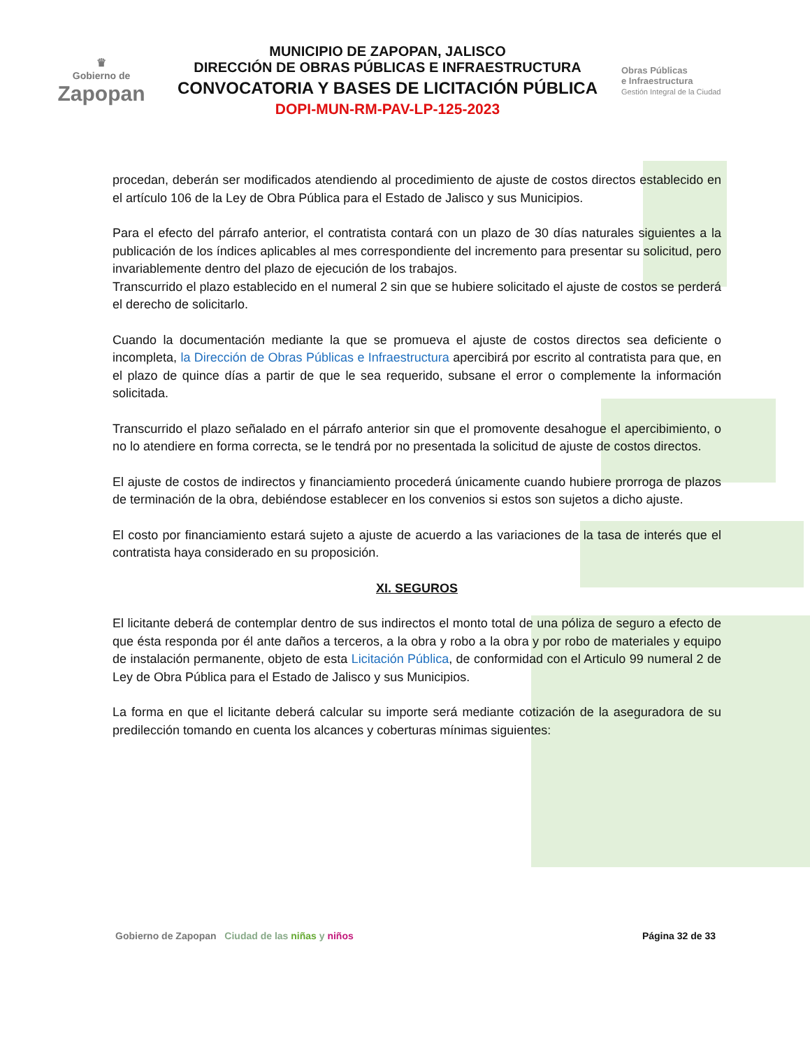♛
Gobierno de
Zapopan
MUNICIPIO DE ZAPOPAN, JALISCO
DIRECCIÓN DE OBRAS PÚBLICAS E INFRAESTRUCTURA
CONVOCATORIA Y BASES DE LICITACIÓN PÚBLICA
DOPI-MUN-RM-PAV-LP-125-2023
Obras Públicas
e Infraestructura
Gestión Integral de la Ciudad
procedan, deberán ser modificados atendiendo al procedimiento de ajuste de costos directos establecido en el artículo 106 de la Ley de Obra Pública para el Estado de Jalisco y sus Municipios.
Para el efecto del párrafo anterior, el contratista contará con un plazo de 30 días naturales siguientes a la publicación de los índices aplicables al mes correspondiente del incremento para presentar su solicitud, pero invariablemente dentro del plazo de ejecución de los trabajos.
Transcurrido el plazo establecido en el numeral 2 sin que se hubiere solicitado el ajuste de costos se perderá el derecho de solicitarlo.
Cuando la documentación mediante la que se promueva el ajuste de costos directos sea deficiente o incompleta, la Dirección de Obras Públicas e Infraestructura apercibirá por escrito al contratista para que, en el plazo de quince días a partir de que le sea requerido, subsane el error o complemente la información solicitada.
Transcurrido el plazo señalado en el párrafo anterior sin que el promovente desahogue el apercibimiento, o no lo atendiere en forma correcta, se le tendrá por no presentada la solicitud de ajuste de costos directos.
El ajuste de costos de indirectos y financiamiento procederá únicamente cuando hubiere prorroga de plazos de terminación de la obra, debiéndose establecer en los convenios si estos son sujetos a dicho ajuste.
El costo por financiamiento estará sujeto a ajuste de acuerdo a las variaciones de la tasa de interés que el contratista haya considerado en su proposición.
XI. SEGUROS
El licitante deberá de contemplar dentro de sus indirectos el monto total de una póliza de seguro a efecto de que ésta responda por él ante daños a terceros, a la obra y robo a la obra y por robo de materiales y equipo de instalación permanente, objeto de esta Licitación Pública, de conformidad con el Articulo 99 numeral 2 de Ley de Obra Pública para el Estado de Jalisco y sus Municipios.
La forma en que el licitante deberá calcular su importe será mediante cotización de la aseguradora de su predilección tomando en cuenta los alcances y coberturas mínimas siguientes:
Gobierno de Zapopan Ciudad de las niñas y niños
Página 32 de 33